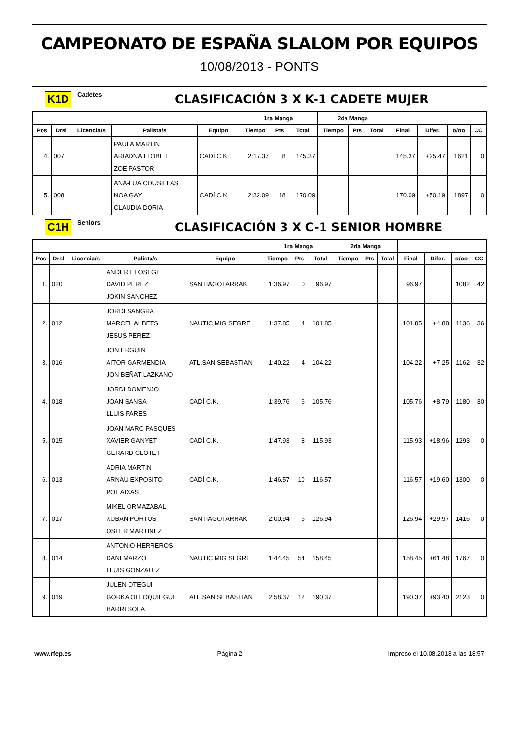CAMPEONATO DE ESPAÑA SLALOM POR EQUIPOS
10/08/2013 - PONTS
K1D Cadetes CLASIFICACIÓN 3 X K-1 CADETE MUJER
| | | | | | 1ra Manga | | | 2da Manga | | | | | | |
| --- | --- | --- | --- | --- | --- | --- | --- | --- | --- | --- | --- | --- | --- | --- |
| Pos | Drsl | Licencia/s | Palista/s | Equipo | Tiempo | Pts | Total | Tiempo | Pts | Total | Final | Difer. | o/oo | CC |
| 4. | 007 | | PAULA MARTIN ARIADNA LLOBET ZOE PASTOR | CADÍ C.K. | 2:17.37 | 8 | 145.37 | | | | 145.37 | +25.47 | 1621 | 0 |
| 5. | 008 | | ANA-LUA COUSILLAS NOA GAY CLAUDIA DORIA | CADÍ C.K. | 2:32.09 | 18 | 170.09 | | | | 170.09 | +50.19 | 1897 | 0 |
C1H Seniors CLASIFICACIÓN 3 X C-1 SENIOR HOMBRE
| | | | | | 1ra Manga | | | 2da Manga | | | | | | |
| --- | --- | --- | --- | --- | --- | --- | --- | --- | --- | --- | --- | --- | --- | --- |
| Pos | Drsl | Licencia/s | Palista/s | Equipo | Tiempo | Pts | Total | Tiempo | Pts | Total | Final | Difer. | o/oo | CC |
| 1. | 020 | | ANDER ELOSEGI DAVID PEREZ JOKIN SANCHEZ | SANTIAGOTARRAK | 1:36.97 | 0 | 96.97 | | | | 96.97 | | 1082 | 42 |
| 2. | 012 | | JORDI SANGRA MARCEL ALBETS JESUS PEREZ | NAUTIC MIG SEGRE | 1:37.85 | 4 | 101.85 | | | | 101.85 | +4.88 | 1136 | 36 |
| 3. | 016 | | JON ERGÜIN AITOR GARMENDIA JON BEÑAT LAZKANO | ATL.SAN SEBASTIAN | 1:40.22 | 4 | 104.22 | | | | 104.22 | +7.25 | 1162 | 32 |
| 4. | 018 | | JORDI DOMENJO JOAN SANSA LLUIS PARES | CADÍ C.K. | 1:39.76 | 6 | 105.76 | | | | 105.76 | +8.79 | 1180 | 30 |
| 5. | 015 | | JOAN MARC PASQUES XAVIER GANYET GERARD CLOTET | CADÍ C.K. | 1:47.93 | 8 | 115.93 | | | | 115.93 | +18.96 | 1293 | 0 |
| 6. | 013 | | ADRIA MARTIN ARNAU EXPOSITO POL AIXAS | CADÍ C.K. | 1:46.57 | 10 | 116.57 | | | | 116.57 | +19.60 | 1300 | 0 |
| 7. | 017 | | MIKEL ORMAZABAL XUBAN PORTOS OSLER MARTINEZ | SANTIAGOTARRAK | 2:00.94 | 6 | 126.94 | | | | 126.94 | +29.97 | 1416 | 0 |
| 8. | 014 | | ANTONIO HERREROS DANI MARZO LLUIS GONZALEZ | NAUTIC MIG SEGRE | 1:44.45 | 54 | 158.45 | | | | 158.45 | +61.48 | 1767 | 0 |
| 9. | 019 | | JULEN OTEGUI GORKA OLLOQUIEGUI HARRI SOLA | ATL.SAN SEBASTIAN | 2:58.37 | 12 | 190.37 | | | | 190.37 | +93.40 | 2123 | 0 |
www.rfep.es Página 2 Impreso el 10.08.2013 a las 18:57